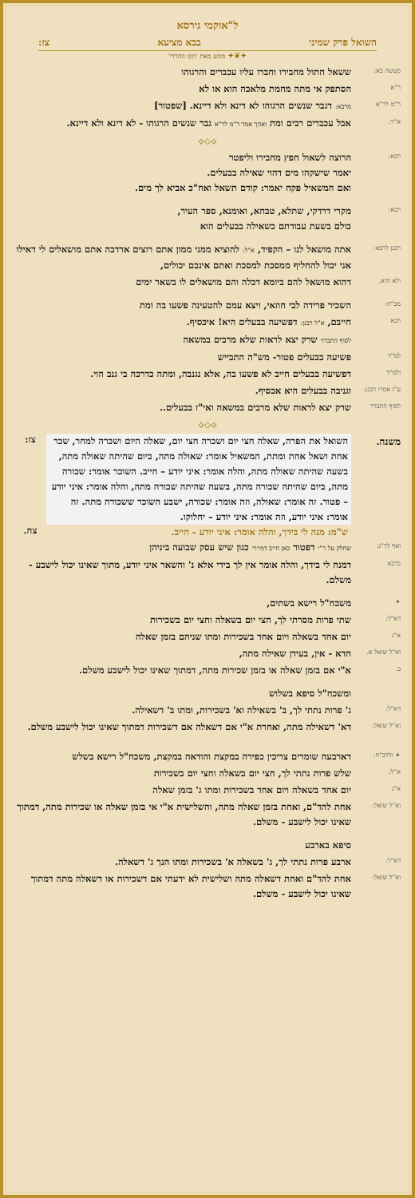ל"אוקמי גירסא
השואל פרק שמיני בבא מציעא צז:
✦❦✦ מוגש מאת 'הקו החרדי'
מעשה בא:
ששאל חתול מחבירו וחברו עליו עכברים והרגוהו
ר"א
הסתפק אי מתה מחמת מלאכה הוא או לא
ר"מ לר"א
מרבא: דגבר שנשים הרגוהו לא דינא ולא דיינא. [שפטור]
א"ר:
אבל עכברים רבים ומת ואהך אמר ר"מ לר"א גבר שנשים הרגוהו - לא דינא ולא דיינא.
⟡◇⟡
רבא:
הרוצה לשאול חפץ מחבירו וליפטר
יאמר שישקהו מים דהוי שאילה בבעלים.
ואם המשאיל פקח יאמר: קודם תשאל ואח"כ אביא לך מים.
רבא:
מקרי דרדקי, שתלא, טבחא, ואומנא, ספר העיר,
כולם בשעת עבודתם כשאילה בבעלים הוא
רבנן לרבא:
אתה מושאל לנו – הקפיד, א"ל: להוציא ממני ממון אתם רוצים ארדבה אתם מושאלים לי דאילו אני יכול להחליף ממסכת למסכת ואתם אינכם יכולים,
ולא היא,
דהוא מושאל להם ביומא דכלה והם מושאלים לו בשאר ימים
מב"ח:
השכיר פרידה לבי חוזאי, ויצא עמם להטעינה פשעו בה ומת
רבא
חייבם, א"ל רבנן: דפשיעה בבעלים היא! איכסיף.
לסוף התברר שרק יצא לראות שלא מרבים במשאה
למ"ד
פשיעה בבעלים פטור- מש"ה התבייש
ולמ"ד
דפשיעה בבעלים חייב לא פשעו בה, אלא נגנבה, ומתה כדרכה בי גנב הוי.
ע"ז אמרו רבנן:
וגניבה בבעלים היא אכסיף.
לסוף התברר
שרק יצא לראות שלא מרבים במשאה ואי"ז בבעלים..
⟡◇⟡
משנה.
השואל את הפרה, שאלה חצי יום ושכרה חצי יום, שאלה היום ושכרה למחר, שכר אחת ושאל אחת ומתת, המשאיל אומר: שאולה מתה, ביום שהיתה שאולה מתה, בשעה שהיתה שאולה מתה, והלה אומר: איני יודע – חייב. השוכר אומר: שכורה מתה, ביום שהיתה שכורה מתה, בשעה שהיתה שכורה מתה, והלה אומר: איני יודע – פטור. זה אומר: שאולה, וזה אומר: שכורה, ישבע השוכר ששכורה מתה. זה אומר: איני יודע, וזה אומר: איני יודע – יחלוקו.
צז:
ש"מ: מנה לי בידך, והלה אומר: איני יודע - חייב.
צח.
ואף לר"נ:
שחלק על ר"י דפטור כאן חייב דמיירי כגון שיש עסק שבועה ביניהן
כרבא
דמנה לי בידך, והלה אומר אין לך בידי אלא נ' והשאר איני יודע, מתוך שאינו יכול לישבע - משלם.
✦
משכח"ל רישא בשתים,
דא"ל:
שתי פרות מסרתי לך, חצי יום בשאלה וחצי יום בשכירות
א"נ
יום אחד בשאלה ויום אחד בשכירות ומתו שניהם בזמן שאלה
וא"ל שואל א.
חדא - אין, בעידן שאילה מתה,
ב.
א"י אם בזמן שאלה או בזמן שכירות מתה, דמתוך שאינו יכול לישבע משלם.
ומשכח"ל סיפא בשלוש
דא"ל:
ג' פרות נתתי לך, ב' בשאילה וא' בשכירות, ומתו ב' דשאילה.
וא"ל שואל:
דא' דשאילה מתה, ואחרת א"י אם דשאלה אם דשכירות דמתוך שאינו יכול לישבע משלם.
✦ ולרב"ח:
דארבעה שומרים צריכין כפירה במקצת והודאה במקצת, משכח"ל רישא בשלש
א"ל:
שלש פרות נתתי לך, חצי יום בשאלה וחצי יום בשכירות
א"נ
יום אחד בשאלה ויום אחד בשכירות ומתו ג' בזמן שאלה
וא"ל שואל:
אחת להד"ם, ואחת בזמן שאלה מתה, והשלישית א"י אי בזמן שאלה או שכירות מתה, דמתוך שאינו יכול לישבע - משלם.
סיפא בארבע
דא"ל:
ארבע פרות נתתי לך, ג' בשאלה א' בשכירות ומתו הנך ג' דשאלה.
וא"ל שואל:
אחת להד"ם ואחת דשאלה מתה ושלישית לא ידעתי אם דשכירות או דשאלה מתה דמתוך שאינו יכול לישבע - משלם.